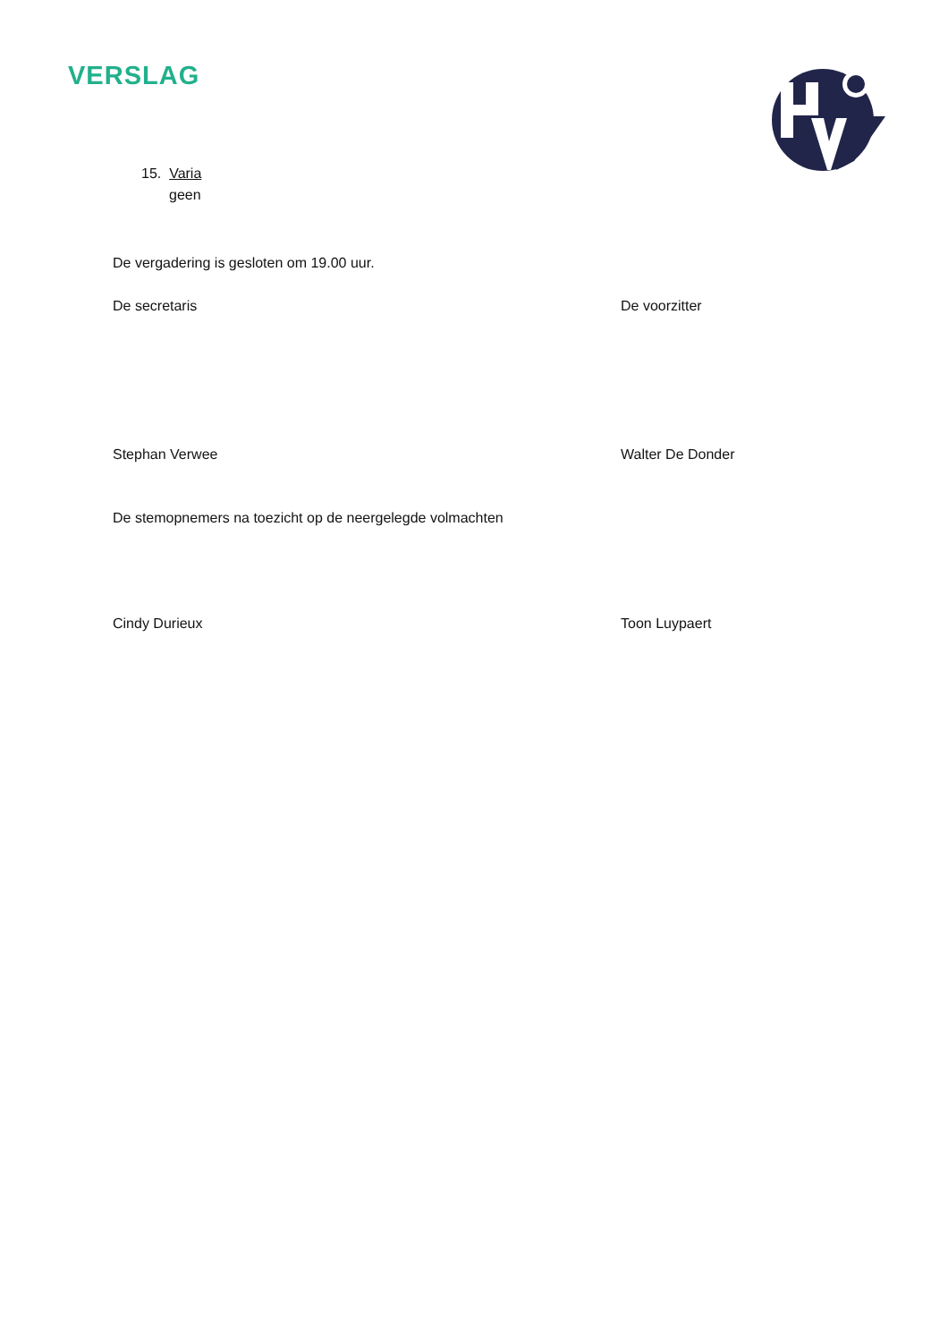VERSLAG
15. Varia
geen
De vergadering is gesloten om 19.00 uur.
De secretaris De voorzitter
Stephan Verwee Walter De Donder
De stemopnemers na toezicht op de neergelegde volmachten
Cindy Durieux Toon Luypaert